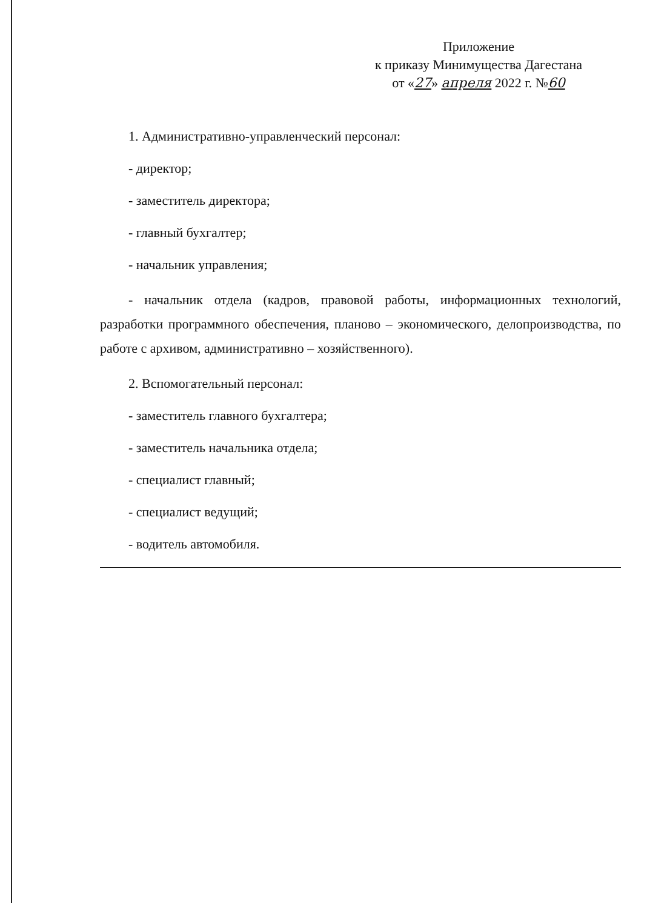Приложение
к приказу Минимущества Дагестана
от «27» апреля 2022 г. №60
1. Административно-управленческий персонал:
- директор;
- заместитель директора;
- главный бухгалтер;
- начальник управления;
- начальник отдела (кадров, правовой работы, информационных технологий, разработки программного обеспечения, планово – экономического, делопроизводства, по работе с архивом, административно – хозяйственного).
2. Вспомогательный персонал:
- заместитель главного бухгалтера;
- заместитель начальника отдела;
- специалист главный;
- специалист ведущий;
- водитель автомобиля.